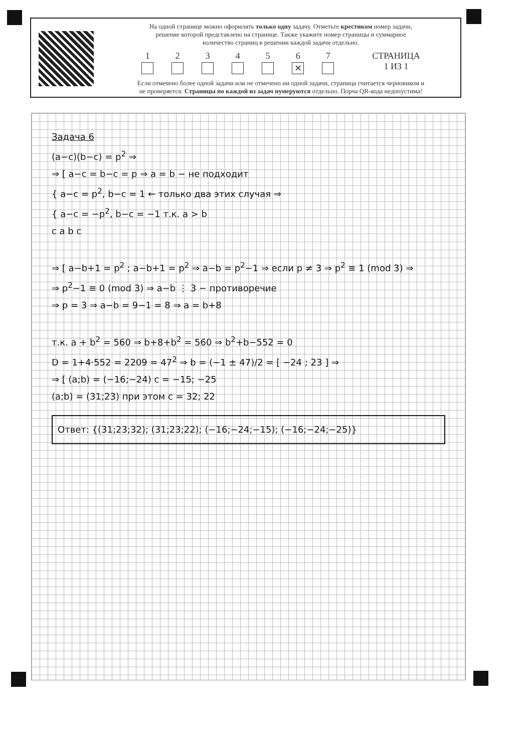На одной странице можно оформлять только одну задачу. Отметьте крестиком номер задачи,
решение которой представлено на странице. Также укажите номер страницы и суммарное
количество страниц в решении каждой задачи отдельно.
1 2 3 4 5 6
✕
7 СТРАНИЦА
1 ИЗ 1
Если отмечено более одной задачи или не отмечено ни одной задачи, страница считается черновиком и
не проверяется. Страницы по каждой из задач нумеруются отдельно. Порча QR-кода недопустима!
Задача 6
(a−c)(b−c) = p<sup>2</sup> ⇒
⇒ [ a−c = b−c = p ⇒ a = b − не подходит
{ a−c = p<sup>2</sup>, b−c = 1 ← только два этих случая ⇒
{ a−c = −p<sup>2</sup>, b−c = −1 т.к. a > b
c a b c
⇒ [ a−b+1 = p<sup>2</sup> ; a−b+1 = p<sup>2</sup> ⇒ a−b = p<sup>2</sup>−1 ⇒ если p ≠ 3 ⇒ p<sup>2</sup> ≡ 1 (mod 3) ⇒
⇒ p<sup>2</sup>−1 ≡ 0 (mod 3) ⇒ a−b ⋮ 3 − противоречие
⇒ p = 3 ⇒ a−b = 9−1 = 8 ⇒ a = b+8
т.к. a + b<sup>2</sup> = 560 ⇒ b+8+b<sup>2</sup> = 560 ⇒ b<sup>2</sup>+b−552 = 0
D = 1+4·552 = 2209 = 47<sup>2</sup> ⇒ b = (−1 ± 47)/2 = [ −24 ; 23 ] ⇒
⇒ [ (a;b) = (−16;−24) c = −15; −25
(a;b) = (31;23) при этом c = 32; 22
Ответ: {(31;23;32); (31;23;22); (−16;−24;−15); (−16;−24;−25)}